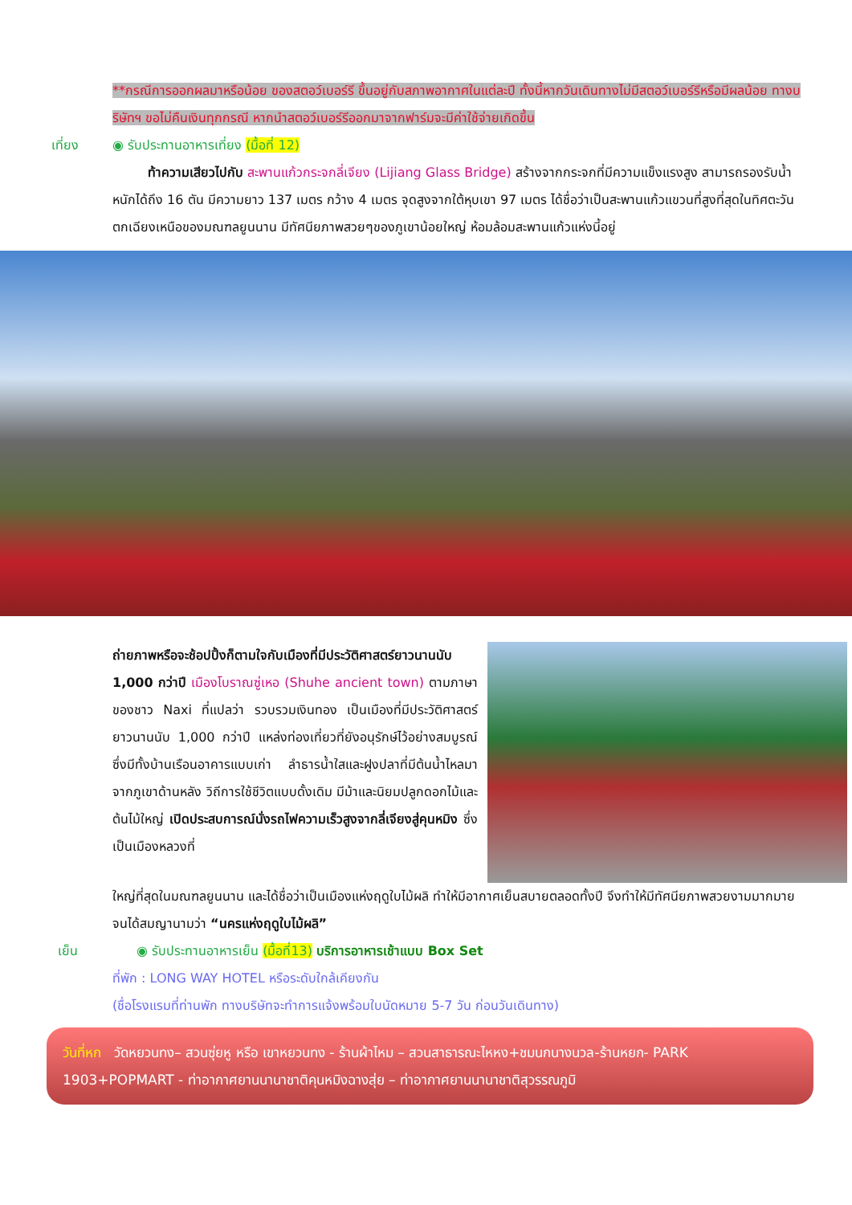**กรณีการออกผลมาหรือน้อย ของสตอว์เบอร์รี ขึ้นอยู่กับสภาพอากาศในแต่ละปี ทั้งนี้หากวันเดินทางไม่มีสตอว์เบอร์รีหรือมีผลน้อย ทางบริษัทฯ ขอไม่คืนเงินทุกกรณี หากนำสตอว์เบอร์รีออกมาจากฟาร์มจะมีค่าใช้จ่ายเกิดขึ้น
เที่ยง ◉ รับประทานอาหารเที่ยง (มื้อที่ 12)
ท้าความเสียวไปกับ สะพานแก้วกระจกลี่เจียง (Lijiang Glass Bridge) สร้างจากกระจกที่มีความแข็งแรงสูง สามารถรองรับน้ำหนักได้ถึง 16 ตัน มีความยาว 137 เมตร กว้าง 4 เมตร จุดสูงจากใต้หุบเขา 97 เมตร ได้ชื่อว่าเป็นสะพานแก้วแขวนที่สูงที่สุดในทิศตะวันตกเฉียงเหนือของมณฑลยูนนาน มีทัศนียภาพสวยๆของภูเขาน้อยใหญ่ ห้อมล้อมสะพานแก้วแห่งนี้อยู่
ถ่ายภาพหรือจะช้อปปิ้งก็ตามใจกับเมืองที่มีประวัติศาสตร์ยาวนานนับ 1,000 กว่าปี เมืองโบราณซู่เหอ (Shuhe ancient town) ตามภาษาของชาว Naxi ที่แปลว่า รวบรวมเงินทอง เป็นเมืองที่มีประวัติศาสตร์ยาวนานนับ 1,000 กว่าปี แหล่งท่องเที่ยวที่ยังอนุรักษ์ไว้อย่างสมบูรณ์ ซึ่งมีทั้งบ้านเรือนอาคารแบบเก่า ลำธารน้ำใสและฝูงปลาที่มีต้นน้ำไหลมาจากภูเขาด้านหลัง วิถีการใช้ชีวิตแบบดั้งเดิม มีม้าและนิยมปลูกดอกไม้และต้นไม้ใหญ่ เปิดประสบการณ์นั่งรถไฟความเร็วสูงจากลี่เจียงสู่คุนหมิง ซึ่งเป็นเมืองหลวงที่
ใหญ่ที่สุดในมณฑลยูนนาน และได้ชื่อว่าเป็นเมืองแห่งฤดูใบไม้ผลิ ทำให้มีอากาศเย็นสบายตลอดทั้งปี จึงทำให้มีทัศนียภาพสวยงามมากมาย จนได้สมญานามว่า “นครแห่งฤดูใบไม้ผลิ”
เย็น ◉ รับประทานอาหารเย็น (มื้อที่13) บริการอาหารเช้าแบบ Box Set
ที่พัก : LONG WAY HOTEL หรือระดับใกล้เคียงกัน
(ชื่อโรงแรมที่ท่านพัก ทางบริษัทจะทำการแจ้งพร้อมใบนัดหมาย 5-7 วัน ก่อนวันเดินทาง)
วันที่หก วัดหยวนทง– สวนซุ่ยหู หรือ เขาหยวนทง - ร้านผ้าไหม – สวนสาธารณะไหหง+ชมนกนางนวล-ร้านหยก- PARK 1903+POPMART - ท่าอากาศยานนานาชาติคุนหมิงฉางสุ่ย – ท่าอากาศยานนานาชาติสุวรรณภูมิ